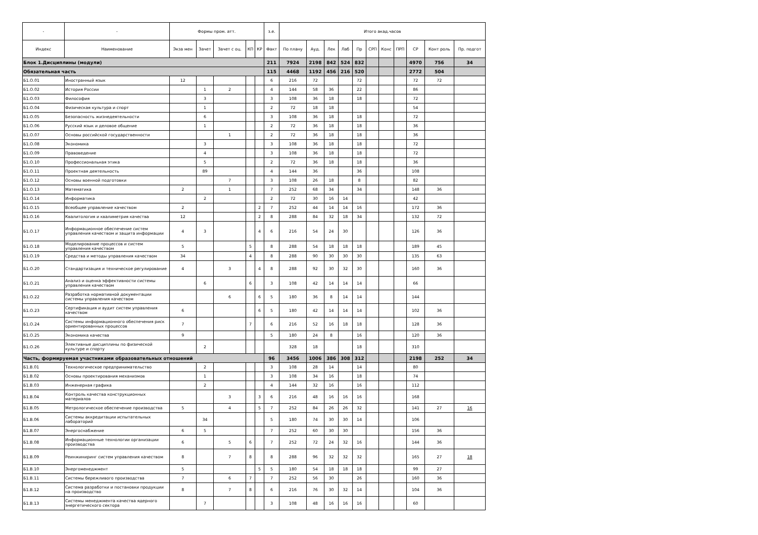| - | - | Формы пром. атт. | | | | | з.е. | Итого акад.часов | | | | | | | | | | |
| --- | --- | --- | --- | --- | --- | --- | --- | --- | --- | --- | --- | --- | --- | --- | --- | --- | --- | --- |
| Индекс | Наименование | Экза мен | Зачет | Зачет с оц. | КП | КР | Факт | По плану | Ауд. | Лек | Лаб | Пр | СРП | Конс | ПРП | СР | Конт роль | Пр. подгот |
| Блок 1.Дисциплины (модули) | | | | | | | 211 | 7924 | 2198 | 842 | 524 | 832 | | | | 4970 | 756 | 34 |
| Обязательная часть | | | | | | | 115 | 4468 | 1192 | 456 | 216 | 520 | | | | 2772 | 504 | |
| Б1.О.01 | Иностранный язык | 12 | | | | | 6 | 216 | 72 | | | 72 | | | | 72 | 72 | |
| Б1.О.02 | История России | | 1 | 2 | | | 4 | 144 | 58 | 36 | | 22 | | | | 86 | | |
| Б1.О.03 | Философия | | 3 | | | | 3 | 108 | 36 | 18 | | 18 | | | | 72 | | |
| Б1.О.04 | Физическая культура и спорт | | 1 | | | | 2 | 72 | 18 | 18 | | | | | | 54 | | |
| Б1.О.05 | Безопасность жизнедеятельности | | 6 | | | | 3 | 108 | 36 | 18 | | 18 | | | | 72 | | |
| Б1.О.06 | Русский язык и деловое общение | | 1 | | | | 2 | 72 | 36 | 18 | | 18 | | | | 36 | | |
| Б1.О.07 | Основы российской государственности | | | 1 | | | 2 | 72 | 36 | 18 | | 18 | | | | 36 | | |
| Б1.О.08 | Экономика | | 3 | | | | 3 | 108 | 36 | 18 | | 18 | | | | 72 | | |
| Б1.О.09 | Правоведение | | 4 | | | | 3 | 108 | 36 | 18 | | 18 | | | | 72 | | |
| Б1.О.10 | Профессиональная этика | | 5 | | | | 2 | 72 | 36 | 18 | | 18 | | | | 36 | | |
| Б1.О.11 | Проектная деятельность | | 89 | | | | 4 | 144 | 36 | | | 36 | | | | 108 | | |
| Б1.О.12 | Основы военной подготовки | | | 7 | | | 3 | 108 | 26 | 18 | | 8 | | | | 82 | | |
| Б1.О.13 | Математика | 2 | | 1 | | | 7 | 252 | 68 | 34 | | 34 | | | | 148 | 36 | |
| Б1.О.14 | Информатика | | 2 | | | | 2 | 72 | 30 | 16 | 14 | | | | | 42 | | |
| Б1.О.15 | Всеобщее управление качеством | 2 | | | | 2 | 7 | 252 | 44 | 14 | 14 | 16 | | | | 172 | 36 | |
| Б1.О.16 | Квалитология и квалиметрия качества | 12 | | | | 2 | 8 | 288 | 84 | 32 | 18 | 34 | | | | 132 | 72 | |
| Б1.О.17 | Информационное обеспечение систем управления качеством и защита информации | 4 | 3 | | | 4 | 6 | 216 | 54 | 24 | 30 | | | | | 126 | 36 | |
| Б1.О.18 | Моделирование процессов и систем управления качеством | 5 | | | 5 | | 8 | 288 | 54 | 18 | 18 | 18 | | | | 189 | 45 | |
| Б1.О.19 | Средства и методы управления качеством | 34 | | | 4 | | 8 | 288 | 90 | 30 | 30 | 30 | | | | 135 | 63 | |
| Б1.О.20 | Стандартизация и техническое регулирование | 4 | | 3 | | 4 | 8 | 288 | 92 | 30 | 32 | 30 | | | | 160 | 36 | |
| Б1.О.21 | Анализ и оценка эффективности системы управления качеством | | 6 | | 6 | | 3 | 108 | 42 | 14 | 14 | 14 | | | | 66 | | |
| Б1.О.22 | Разработка нормативной документации системы управления качеством | | | 6 | | 6 | 5 | 180 | 36 | 8 | 14 | 14 | | | | 144 | | |
| Б1.О.23 | Сертификация и аудит систем управления качеством | 6 | | | | 6 | 5 | 180 | 42 | 14 | 14 | 14 | | | | 102 | 36 | |
| Б1.О.24 | Системы информационного обеспечения риск ориентированных процессов | 7 | | | 7 | | 6 | 216 | 52 | 16 | 18 | 18 | | | | 128 | 36 | |
| Б1.О.25 | Экономика качества | 9 | | | | | 5 | 180 | 24 | 8 | | 16 | | | | 120 | 36 | |
| Б1.О.26 | Элективные дисциплины по физической культуре и спорту | | 2 | | | | | 328 | 18 | | | 18 | | | | 310 | | |
| Часть, формируемая участниками образовательных отношений | | | | | | | 96 | 3456 | 1006 | 386 | 308 | 312 | | | | 2198 | 252 | 34 |
| Б1.В.01 | Технологическое предпринимательство | | 2 | | | | 3 | 108 | 28 | 14 | | 14 | | | | 80 | | |
| Б1.В.02 | Основы проектирования механизмов | | 1 | | | | 3 | 108 | 34 | 16 | | 18 | | | | 74 | | |
| Б1.В.03 | Инженерная графика | | 2 | | | | 4 | 144 | 32 | 16 | | 16 | | | | 112 | | |
| Б1.В.04 | Контроль качества конструкционных материалов | | | 3 | | 3 | 6 | 216 | 48 | 16 | 16 | 16 | | | | 168 | | |
| Б1.В.05 | Метрологическое обеспечение производства | 5 | | 4 | | 5 | 7 | 252 | 84 | 26 | 26 | 32 | | | | 141 | 27 | 16 |
| Б1.В.06 | Системы аккредитации испытательных лабораторий | | 34 | | | | 5 | 180 | 74 | 30 | 30 | 14 | | | | 106 | | |
| Б1.В.07 | Энергоснабжение | 6 | 5 | | | | 7 | 252 | 60 | 30 | 30 | | | | | 156 | 36 | |
| Б1.В.08 | Информационные технологии организации производства | 6 | | 5 | 6 | | 7 | 252 | 72 | 24 | 32 | 16 | | | | 144 | 36 | |
| Б1.В.09 | Реинжиниринг систем управления качеством | 8 | | 7 | 8 | | 8 | 288 | 96 | 32 | 32 | 32 | | | | 165 | 27 | 18 |
| Б1.В.10 | Энергоменеджмент | 5 | | | | 5 | 5 | 180 | 54 | 18 | 18 | 18 | | | | 99 | 27 | |
| Б1.В.11 | Системы бережливого производства | 7 | | 6 | 7 | | 7 | 252 | 56 | 30 | | 26 | | | | 160 | 36 | |
| Б1.В.12 | Система разработки и постановки продукции на производство | 8 | | 7 | 8 | | 6 | 216 | 76 | 30 | 32 | 14 | | | | 104 | 36 | |
| Б1.В.13 | Системы менеджмента качества ядерного энергетического сектора | | 7 | | | | 3 | 108 | 48 | 16 | 16 | 16 | | | | 60 | | |